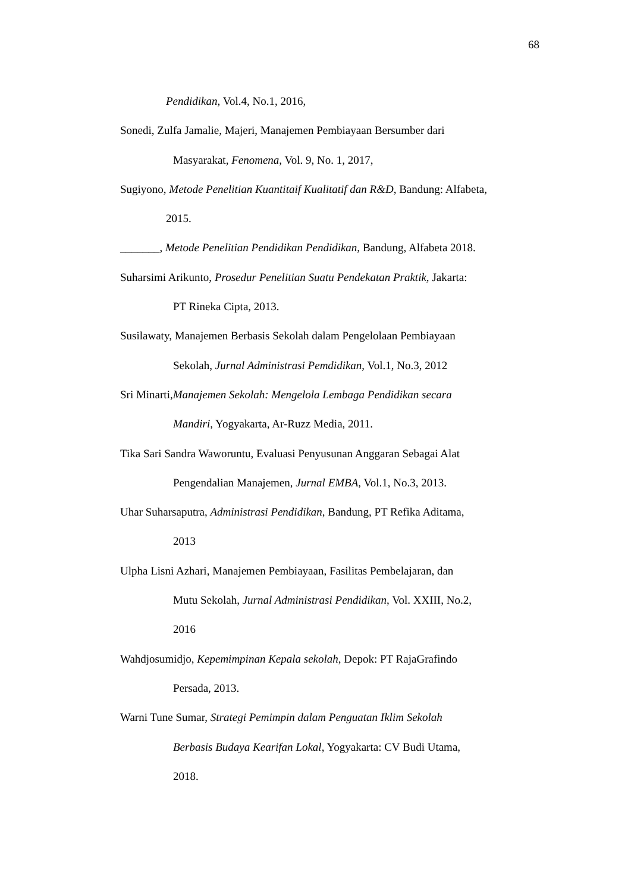68
Pendidikan, Vol.4, No.1, 2016,
Sonedi, Zulfa Jamalie, Majeri, Manajemen Pembiayaan Bersumber dari
Masyarakat, Fenomena, Vol. 9, No. 1, 2017,
Sugiyono, Metode Penelitian Kuantitaif Kualitatif dan R&D, Bandung: Alfabeta,
2015.
_______, Metode Penelitian Pendidikan Pendidikan, Bandung, Alfabeta 2018.
Suharsimi Arikunto, Prosedur Penelitian Suatu Pendekatan Praktik, Jakarta:
PT Rineka Cipta, 2013.
Susilawaty, Manajemen Berbasis Sekolah dalam Pengelolaan Pembiayaan
Sekolah, Jurnal Administrasi Pemdidikan, Vol.1, No.3, 2012
Sri Minarti,Manajemen Sekolah: Mengelola Lembaga Pendidikan secara
Mandiri, Yogyakarta, Ar-Ruzz Media, 2011.
Tika Sari Sandra Waworuntu, Evaluasi Penyusunan Anggaran Sebagai Alat
Pengendalian Manajemen, Jurnal EMBA, Vol.1, No.3, 2013.
Uhar Suharsaputra, Administrasi Pendidikan, Bandung, PT Refika Aditama,
2013
Ulpha Lisni Azhari, Manajemen Pembiayaan, Fasilitas Pembelajaran, dan
Mutu Sekolah, Jurnal Administrasi Pendidikan, Vol. XXIII, No.2,
2016
Wahdjosumidjo, Kepemimpinan Kepala sekolah, Depok: PT RajaGrafindo
Persada, 2013.
Warni Tune Sumar, Strategi Pemimpin dalam Penguatan Iklim Sekolah
Berbasis Budaya Kearifan Lokal, Yogyakarta: CV Budi Utama,
2018.